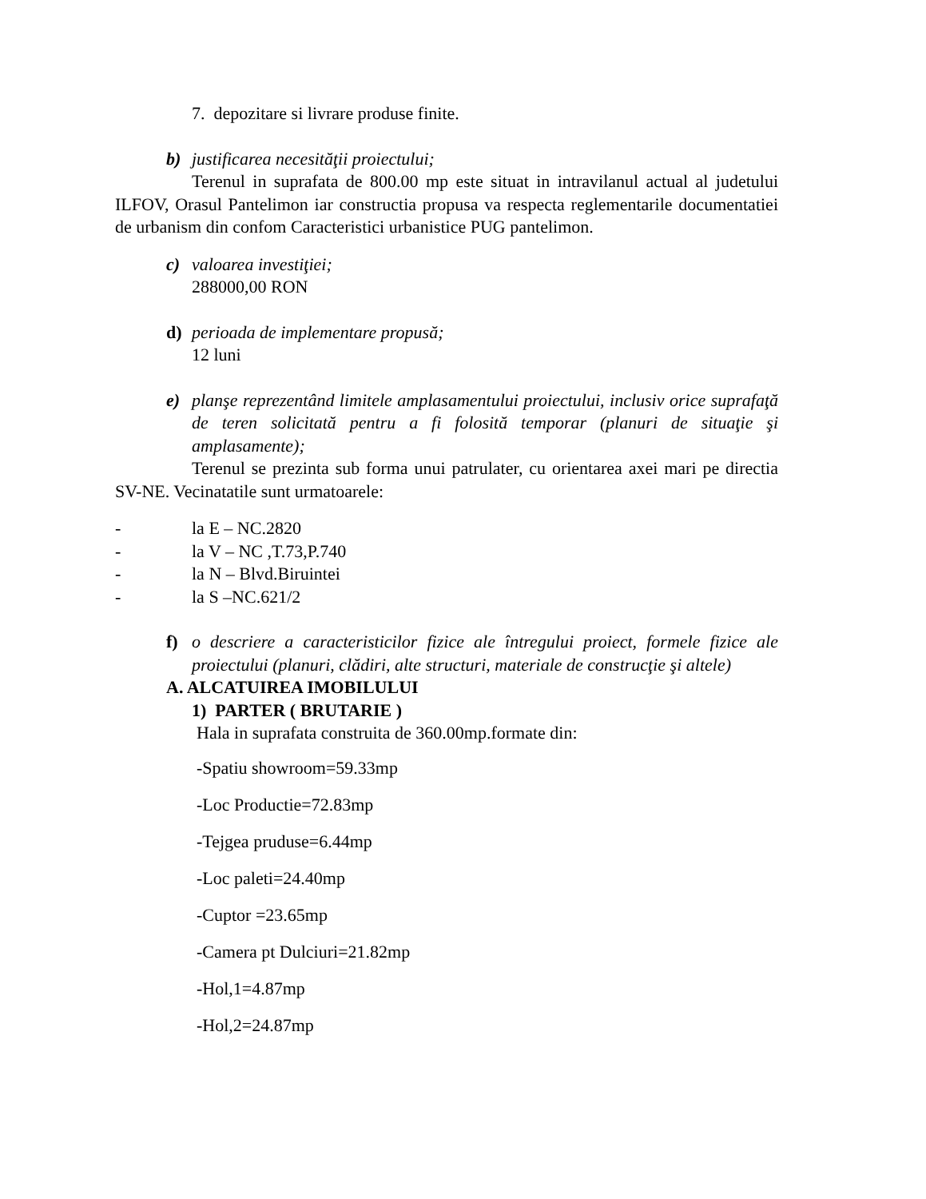7. depozitare si livrare produse finite.
b) justificarea necesităţii proiectului;
Terenul in suprafata de 800.00 mp este situat in intravilanul actual al judetului ILFOV, Orasul Pantelimon iar constructia propusa va respecta reglementarile documentatiei de urbanism din confom Caracteristici urbanistice PUG pantelimon.
c) valoarea investiţiei;
288000,00 RON
d) perioada de implementare propusă;
12 luni
e) planşe reprezentând limitele amplasamentului proiectului, inclusiv orice suprafaţă de teren solicitată pentru a fi folosită temporar (planuri de situaţie şi amplasamente);
Terenul se prezinta sub forma unui patrulater, cu orientarea axei mari pe directia SV-NE. Vecinatatile sunt urmatoarele:
- la E – NC.2820
- la V – NC ,T.73,P.740
- la N – Blvd.Biruintei
- la S –NC.621/2
f) o descriere a caracteristicilor fizice ale întregului proiect, formele fizice ale proiectului (planuri, clădiri, alte structuri, materiale de construcţie şi altele)
A. ALCATUIREA IMOBILULUI
1) PARTER ( BRUTARIE )
Hala in suprafata construita de 360.00mp.formate din:
-Spatiu showroom=59.33mp
-Loc Productie=72.83mp
-Tejgea pruduse=6.44mp
-Loc paleti=24.40mp
-Cuptor =23.65mp
-Camera pt Dulciuri=21.82mp
-Hol,1=4.87mp
-Hol,2=24.87mp